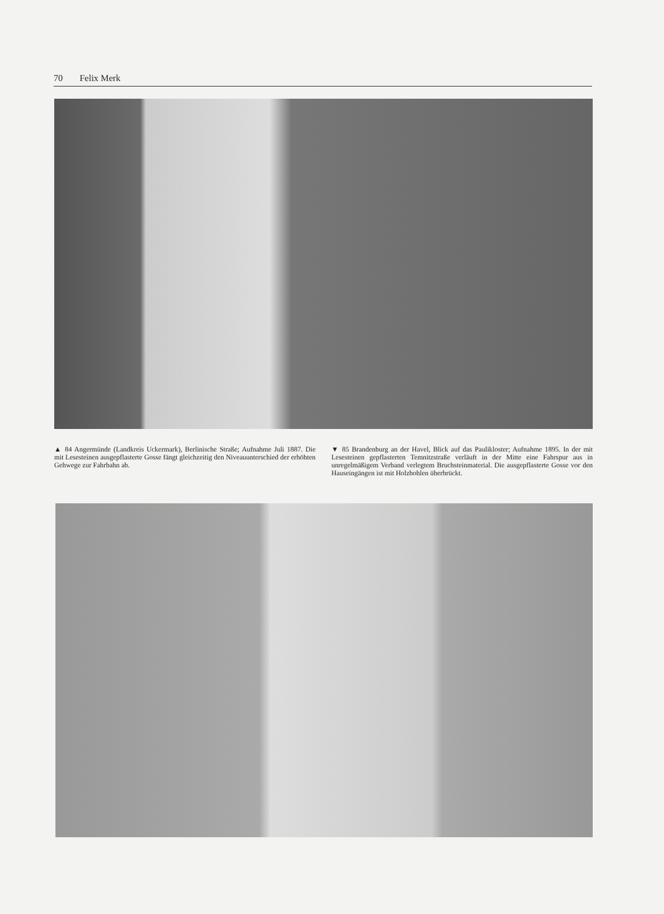70 Felix Merk
▲ 84 Angermünde (Landkreis Uckermark), Berlinische Straße; Aufnahme Juli 1887. Die mit Lesesteinen ausgepflasterte Gosse fängt gleichzeitig den Niveauunterschied der erhöhten Gehwege zur Fahrbahn ab.
▼ 85 Brandenburg an der Havel, Blick auf das Paulikloster; Aufnahme 1895. In der mit Lesesteinen gepflasterten Temnitzstraße verläuft in der Mitte eine Fahrspur aus in unregelmäßigem Verband verlegtem Bruchsteinmaterial. Die ausgepflasterte Gosse vor den Hauseingängen ist mit Holzbohlen überbrückt.